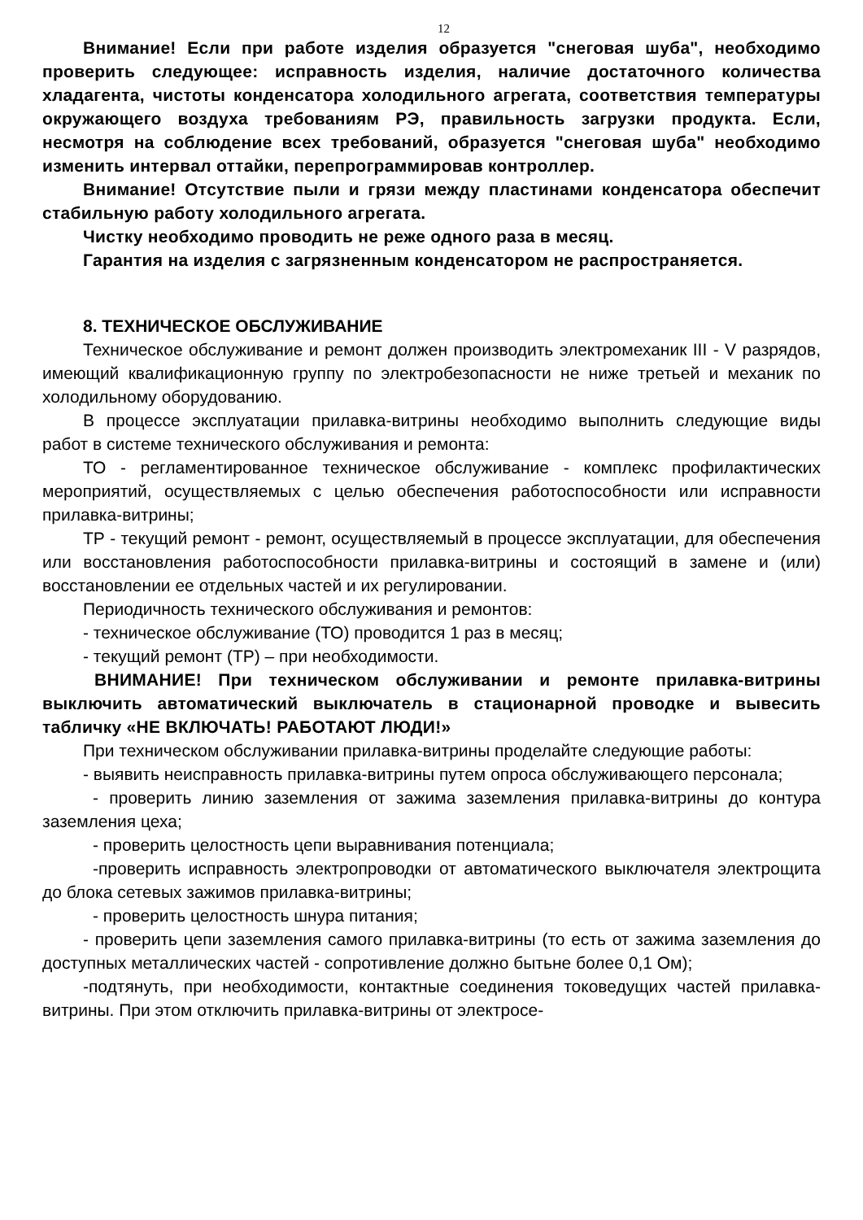12
Внимание! Если при работе изделия образуется "снеговая шуба", необходимо проверить следующее: исправность изделия, наличие достаточного количества хладагента, чистоты конденсатора холодильного агрегата, соответствия температуры окружающего воздуха требованиям РЭ, правильность загрузки продукта. Если, несмотря на соблюдение всех требований, образуется "снеговая шуба" необходимо изменить интервал оттайки, перепрограммировав контроллер.
Внимание! Отсутствие пыли и грязи между пластинами конденсатора обеспечит стабильную работу холодильного агрегата.
Чистку необходимо проводить не реже одного раза в месяц.
Гарантия на изделия с загрязненным конденсатором не распространяется.
8. ТЕХНИЧЕСКОЕ ОБСЛУЖИВАНИЕ
Техническое обслуживание и ремонт должен производить электромеханик III - V разрядов, имеющий квалификационную группу по электробезопасности не ниже третьей и механик по холодильному оборудованию.
В процессе эксплуатации прилавка-витрины необходимо выполнить следующие виды работ в системе технического обслуживания и ремонта:
ТО - регламентированное техническое обслуживание - комплекс профилактических мероприятий, осуществляемых с целью обеспечения работоспособности или исправности прилавка-витрины;
ТР - текущий ремонт - ремонт, осуществляемый в процессе эксплуатации, для обеспечения или восстановления работоспособности прилавка-витрины и состоящий в замене и (или) восстановлении ее отдельных частей и их регулировании.
Периодичность технического обслуживания и ремонтов:
- техническое обслуживание (ТО) проводится 1 раз в месяц;
- текущий ремонт (ТР) – при необходимости.
ВНИМАНИЕ! При техническом обслуживании и ремонте прилавка-витрины выключить автоматический выключатель в стационарной проводке и вывесить табличку «НЕ ВКЛЮЧАТЬ! РАБОТАЮТ ЛЮДИ!»
При техническом обслуживании прилавка-витрины проделайте следующие работы:
- выявить неисправность прилавка-витрины путем опроса обслуживающего персонала;
- проверить линию заземления от зажима заземления прилавка-витрины до контура заземления цеха;
- проверить целостность цепи выравнивания потенциала;
-проверить исправность электропроводки от автоматического выключателя электрощита до блока сетевых зажимов прилавка-витрины;
- проверить целостность шнура питания;
- проверить цепи заземления самого прилавка-витрины (то есть от зажима заземления до доступных металлических частей - сопротивление должно бытьне более 0,1 Ом);
-подтянуть, при необходимости, контактные соединения токоведущих частей прилавка-витрины. При этом отключить прилавка-витрины от электросе-